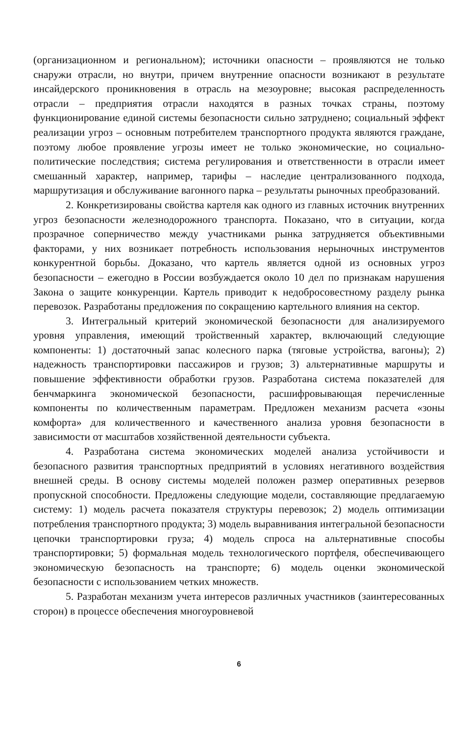(организационном и региональном); источники опасности – проявляются не только снаружи отрасли, но внутри, причем внутренние опасности возникают в результате инсайдерского проникновения в отрасль на мезоуровне; высокая распределенность отрасли – предприятия отрасли находятся в разных точках страны, поэтому функционирование единой системы безопасности сильно затруднено; социальный эффект реализации угроз – основным потребителем транспортного продукта являются граждане, поэтому любое проявление угрозы имеет не только экономические, но социально-политические последствия; система регулирования и ответственности в отрасли имеет смешанный характер, например, тарифы – наследие централизованного подхода, маршрутизация и обслуживание вагонного парка – результаты рыночных преобразований.
2. Конкретизированы свойства картеля как одного из главных источник внутренних угроз безопасности железнодорожного транспорта. Показано, что в ситуации, когда прозрачное соперничество между участниками рынка затрудняется объективными факторами, у них возникает потребность использования нерыночных инструментов конкурентной борьбы. Доказано, что картель является одной из основных угроз безопасности – ежегодно в России возбуждается около 10 дел по признакам нарушения Закона о защите конкуренции. Картель приводит к недобросовестному разделу рынка перевозок. Разработаны предложения по сокращению картельного влияния на сектор.
3. Интегральный критерий экономической безопасности для анализируемого уровня управления, имеющий тройственный характер, включающий следующие компоненты: 1) достаточный запас колесного парка (тяговые устройства, вагоны); 2) надежность транспортировки пассажиров и грузов; 3) альтернативные маршруты и повышение эффективности обработки грузов. Разработана система показателей для бенчмаркинга экономической безопасности, расшифровывающая перечисленные компоненты по количественным параметрам. Предложен механизм расчета «зоны комфорта» для количественного и качественного анализа уровня безопасности в зависимости от масштабов хозяйственной деятельности субъекта.
4. Разработана система экономических моделей анализа устойчивости и безопасного развития транспортных предприятий в условиях негативного воздействия внешней среды. В основу системы моделей положен размер оперативных резервов пропускной способности. Предложены следующие модели, составляющие предлагаемую систему: 1) модель расчета показателя структуры перевозок; 2) модель оптимизации потребления транспортного продукта; 3) модель выравнивания интегральной безопасности цепочки транспортировки груза; 4) модель спроса на альтернативные способы транспортировки; 5) формальная модель технологического портфеля, обеспечивающего экономическую безопасность на транспорте; 6) модель оценки экономической безопасности с использованием четких множеств.
5. Разработан механизм учета интересов различных участников (заинтересованных сторон) в процессе обеспечения многоуровневой
6